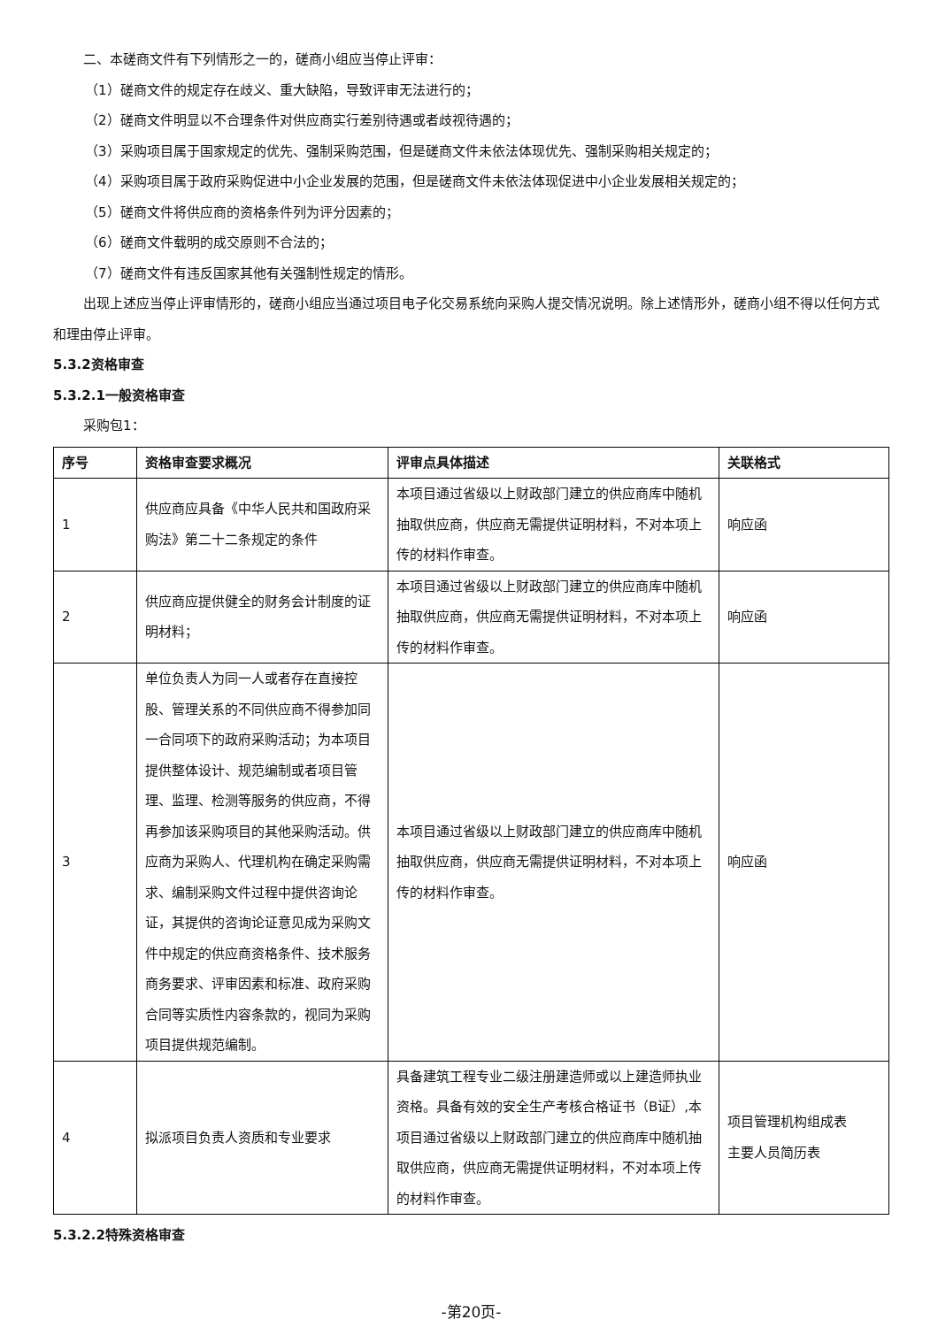二、本磋商文件有下列情形之一的，磋商小组应当停止评审：
（1）磋商文件的规定存在歧义、重大缺陷，导致评审无法进行的；
（2）磋商文件明显以不合理条件对供应商实行差别待遇或者歧视待遇的；
（3）采购项目属于国家规定的优先、强制采购范围，但是磋商文件未依法体现优先、强制采购相关规定的；
（4）采购项目属于政府采购促进中小企业发展的范围，但是磋商文件未依法体现促进中小企业发展相关规定的；
（5）磋商文件将供应商的资格条件列为评分因素的；
（6）磋商文件载明的成交原则不合法的；
（7）磋商文件有违反国家其他有关强制性规定的情形。
出现上述应当停止评审情形的，磋商小组应当通过项目电子化交易系统向采购人提交情况说明。除上述情形外，磋商小组不得以任何方式和理由停止评审。
5.3.2资格审查
5.3.2.1一般资格审查
采购包1：
| 序号 | 资格审查要求概况 | 评审点具体描述 | 关联格式 |
| --- | --- | --- | --- |
| 1 | 供应商应具备《中华人民共和国政府采购法》第二十二条规定的条件 | 本项目通过省级以上财政部门建立的供应商库中随机抽取供应商，供应商无需提供证明材料，不对本项上传的材料作审查。 | 响应函 |
| 2 | 供应商应提供健全的财务会计制度的证明材料； | 本项目通过省级以上财政部门建立的供应商库中随机抽取供应商，供应商无需提供证明材料，不对本项上传的材料作审查。 | 响应函 |
| 3 | 单位负责人为同一人或者存在直接控股、管理关系的不同供应商不得参加同一合同项下的政府采购活动；为本项目提供整体设计、规范编制或者项目管理、监理、检测等服务的供应商，不得再参加该采购项目的其他采购活动。供应商为采购人、代理机构在确定采购需求、编制采购文件过程中提供咨询论证，其提供的咨询论证意见成为采购文件中规定的供应商资格条件、技术服务商务要求、评审因素和标准、政府采购合同等实质性内容条款的，视同为采购项目提供规范编制。 | 本项目通过省级以上财政部门建立的供应商库中随机抽取供应商，供应商无需提供证明材料，不对本项上传的材料作审查。 | 响应函 |
| 4 | 拟派项目负责人资质和专业要求 | 具备建筑工程专业二级注册建造师或以上建造师执业资格。具备有效的安全生产考核合格证书（B证）,本项目通过省级以上财政部门建立的供应商库中随机抽取供应商，供应商无需提供证明材料，不对本项上传的材料作审查。 | 项目管理机构组成表 主要人员简历表 |
5.3.2.2特殊资格审查
-第20页-